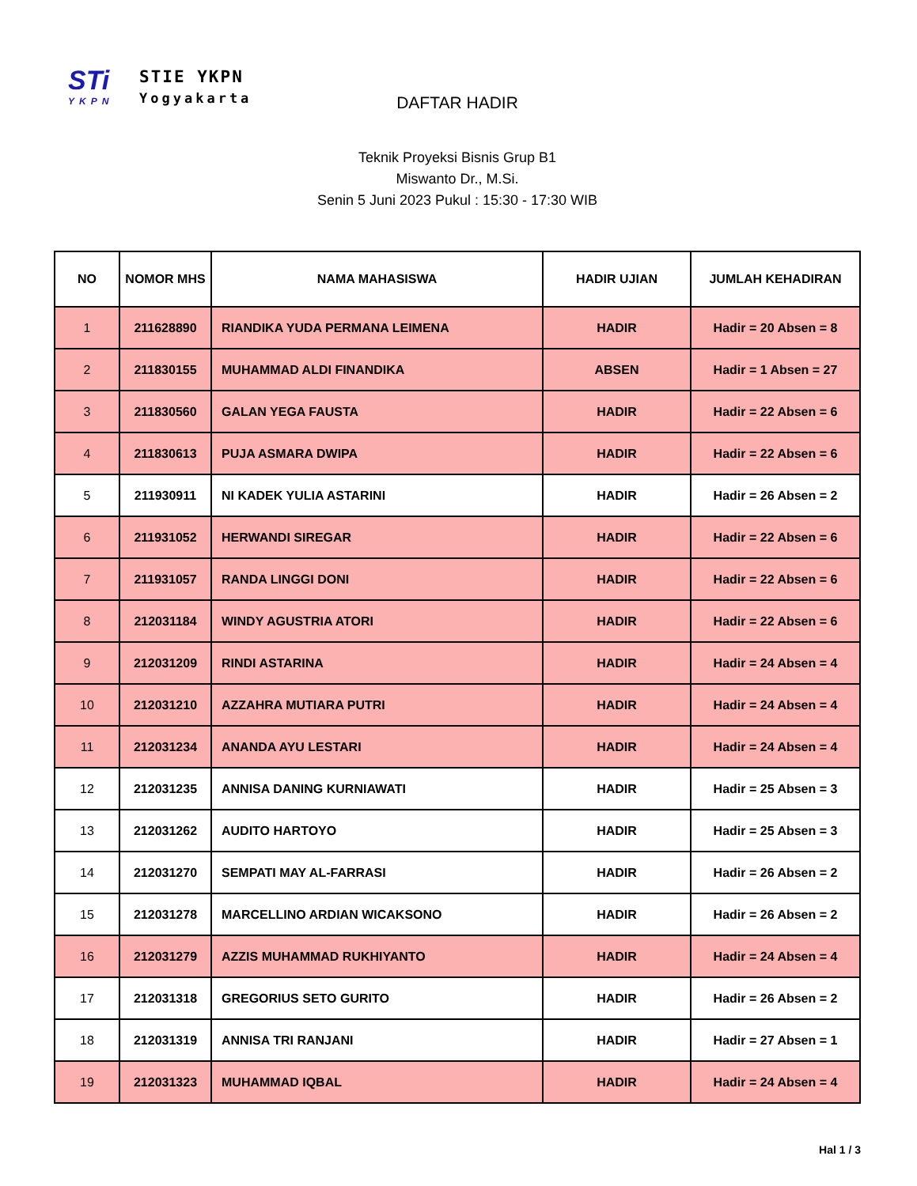STi
YKPN
STIE YKPN
Yogyakarta
DAFTAR HADIR
Teknik Proyeksi Bisnis Grup B1
Miswanto Dr., M.Si.
Senin 5 Juni 2023 Pukul : 15:30 - 17:30 WIB
| NO | NOMOR MHS | NAMA MAHASISWA | HADIR UJIAN | JUMLAH KEHADIRAN |
| --- | --- | --- | --- | --- |
| 1 | 211628890 | RIANDIKA YUDA PERMANA LEIMENA | HADIR | Hadir = 20 Absen = 8 |
| 2 | 211830155 | MUHAMMAD ALDI FINANDIKA | ABSEN | Hadir = 1 Absen = 27 |
| 3 | 211830560 | GALAN YEGA FAUSTA | HADIR | Hadir = 22 Absen = 6 |
| 4 | 211830613 | PUJA ASMARA DWIPA | HADIR | Hadir = 22 Absen = 6 |
| 5 | 211930911 | NI KADEK YULIA ASTARINI | HADIR | Hadir = 26 Absen = 2 |
| 6 | 211931052 | HERWANDI SIREGAR | HADIR | Hadir = 22 Absen = 6 |
| 7 | 211931057 | RANDA LINGGI DONI | HADIR | Hadir = 22 Absen = 6 |
| 8 | 212031184 | WINDY AGUSTRIA ATORI | HADIR | Hadir = 22 Absen = 6 |
| 9 | 212031209 | RINDI ASTARINA | HADIR | Hadir = 24 Absen = 4 |
| 10 | 212031210 | AZZAHRA MUTIARA PUTRI | HADIR | Hadir = 24 Absen = 4 |
| 11 | 212031234 | ANANDA AYU LESTARI | HADIR | Hadir = 24 Absen = 4 |
| 12 | 212031235 | ANNISA DANING KURNIAWATI | HADIR | Hadir = 25 Absen = 3 |
| 13 | 212031262 | AUDITO HARTOYO | HADIR | Hadir = 25 Absen = 3 |
| 14 | 212031270 | SEMPATI MAY AL-FARRASI | HADIR | Hadir = 26 Absen = 2 |
| 15 | 212031278 | MARCELLINO ARDIAN WICAKSONO | HADIR | Hadir = 26 Absen = 2 |
| 16 | 212031279 | AZZIS MUHAMMAD RUKHIYANTO | HADIR | Hadir = 24 Absen = 4 |
| 17 | 212031318 | GREGORIUS SETO GURITO | HADIR | Hadir = 26 Absen = 2 |
| 18 | 212031319 | ANNISA TRI RANJANI | HADIR | Hadir = 27 Absen = 1 |
| 19 | 212031323 | MUHAMMAD IQBAL | HADIR | Hadir = 24 Absen = 4 |
Hal 1 / 3